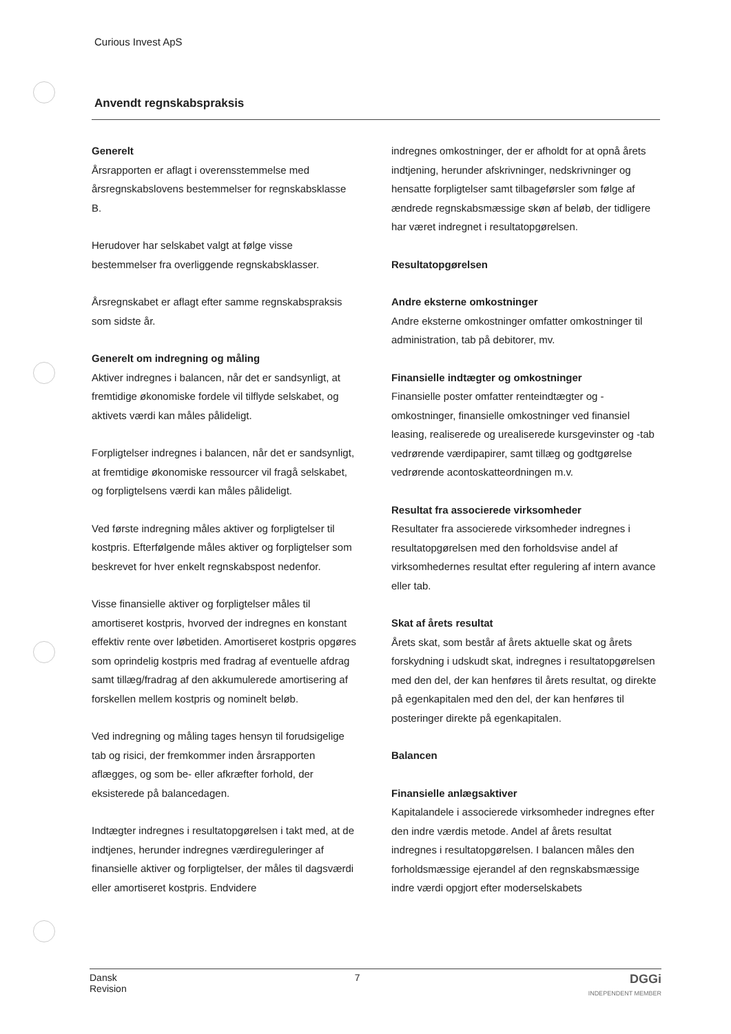Curious Invest ApS
Anvendt regnskabspraksis
Generelt
Årsrapporten er aflagt i overensstemmelse med årsregnskabslovens bestemmelser for regnskabsklasse B.
Herudover har selskabet valgt at følge visse bestemmelser fra overliggende regnskabsklasser.
Årsregnskabet er aflagt efter samme regnskabspraksis som sidste år.
Generelt om indregning og måling
Aktiver indregnes i balancen, når det er sandsynligt, at fremtidige økonomiske fordele vil tilflyde selskabet, og aktivets værdi kan måles pålideligt.
Forpligtelser indregnes i balancen, når det er sandsynligt, at fremtidige økonomiske ressourcer vil fragå selskabet, og forpligtelsens værdi kan måles pålideligt.
Ved første indregning måles aktiver og forpligtelser til kostpris. Efterfølgende måles aktiver og forpligtelser som beskrevet for hver enkelt regnskabspost nedenfor.
Visse finansielle aktiver og forpligtelser måles til amortiseret kostpris, hvorved der indregnes en konstant effektiv rente over løbetiden. Amortiseret kostpris opgøres som oprindelig kostpris med fradrag af eventuelle afdrag samt tillæg/fradrag af den akkumulerede amortisering af forskellen mellem kostpris og nominelt beløb.
Ved indregning og måling tages hensyn til forudsigelige tab og risici, der fremkommer inden årsrapporten aflægges, og som be- eller afkræfter forhold, der eksisterede på balancedagen.
Indtægter indregnes i resultatopgørelsen i takt med, at de indtjenes, herunder indregnes værdireguleringer af finansielle aktiver og forpligtelser, der måles til dagsværdi eller amortiseret kostpris. Endvidere
indregnes omkostninger, der er afholdt for at opnå årets indtjening, herunder afskrivninger, nedskrivninger og hensatte forpligtelser samt tilbageførsler som følge af ændrede regnskabsmæssige skøn af beløb, der tidligere har været indregnet i resultatopgørelsen.
Resultatopgørelsen
Andre eksterne omkostninger
Andre eksterne omkostninger omfatter omkostninger til administration, tab på debitorer, mv.
Finansielle indtægter og omkostninger
Finansielle poster omfatter renteindtægter og -omkostninger, finansielle omkostninger ved finansiel leasing, realiserede og urealiserede kursgevinster og -tab vedrørende værdipapirer, samt tillæg og godtgørelse vedrørende acontoskatteordningen m.v.
Resultat fra associerede virksomheder
Resultater fra associerede virksomheder indregnes i resultatopgørelsen med den forholdsvise andel af virksomhedernes resultat efter regulering af intern avance eller tab.
Skat af årets resultat
Årets skat, som består af årets aktuelle skat og årets forskydning i udskudt skat, indregnes i resultatopgørelsen med den del, der kan henføres til årets resultat, og direkte på egenkapitalen med den del, der kan henføres til posteringer direkte på egenkapitalen.
Balancen
Finansielle anlægsaktiver
Kapitalandele i associerede virksomheder indregnes efter den indre værdis metode. Andel af årets resultat indregnes i resultatopgørelsen. I balancen måles den forholdsmæssige ejerandel af den regnskabsmæssige indre værdi opgjort efter moderselskabets
Dansk
Revision
7
DGGi
INDEPENDENT MEMBER